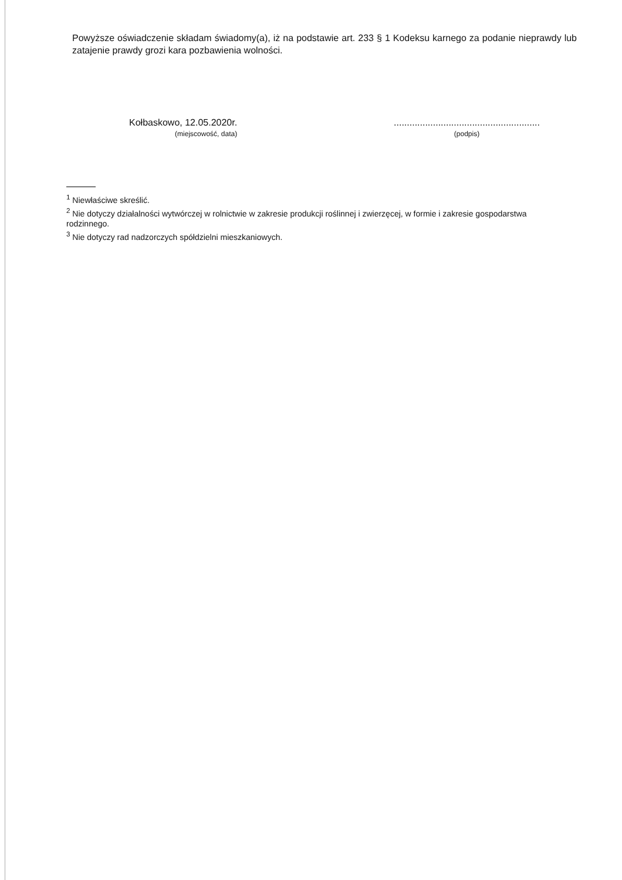Powyższe oświadczenie składam świadomy(a), iż na podstawie art. 233 § 1 Kodeksu karnego za podanie nieprawdy lub zatajenie prawdy grozi kara pozbawienia wolności.
Kołbaskowo, 12.05.2020r.
(miejscowość, data)
........................................................
(podpis)
<sup>1</sup> Niewłaściwe skreślić.
<sup>2</sup> Nie dotyczy działalności wytwórczej w rolnictwie w zakresie produkcji roślinnej i zwierzęcej, w formie i zakresie gospodarstwa rodzinnego.
<sup>3</sup> Nie dotyczy rad nadzorczych spółdzielni mieszkaniowych.